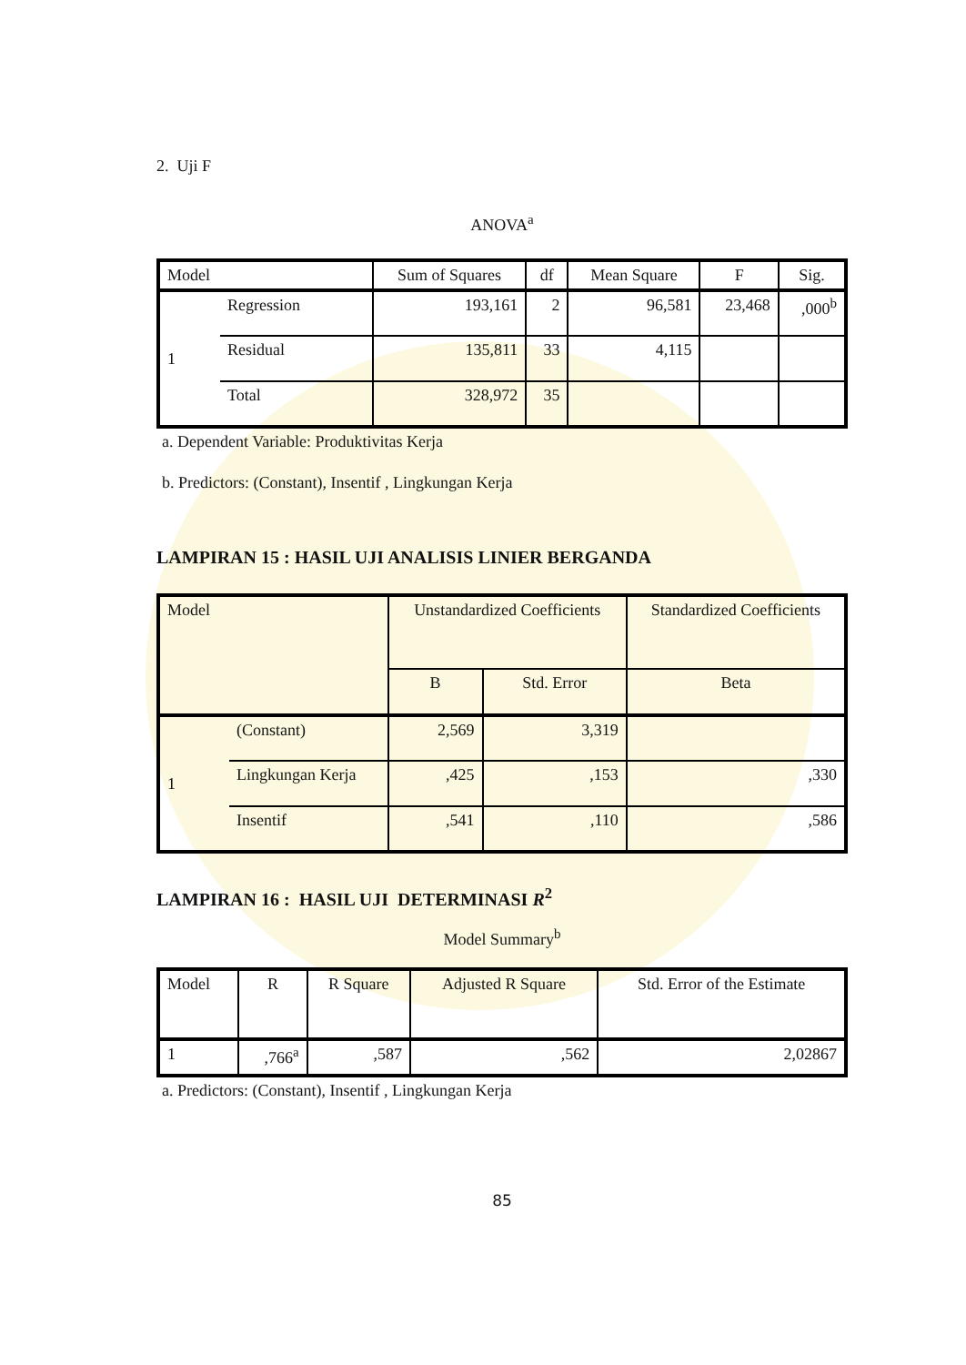2. Uji F
ANOVA<sup>a</sup>
| Model | | Sum of Squares | df | Mean Square | F | Sig. |
| --- | --- | --- | --- | --- | --- | --- |
| 1 | Regression | 193,161 | 2 | 96,581 | 23,468 | ,000<sup>b</sup> |
| | Residual | 135,811 | 33 | 4,115 | | |
| | Total | 328,972 | 35 | | | |
a. Dependent Variable: Produktivitas Kerja
b. Predictors: (Constant), Insentif , Lingkungan Kerja
LAMPIRAN 15 : HASIL UJI ANALISIS LINIER BERGANDA
| Model | | Unstandardized Coefficients | | Standardized Coefficients |
| --- | --- | --- | --- | --- |
| | | B | Std. Error | Beta |
| 1 | (Constant) | 2,569 | 3,319 | |
| | Lingkungan Kerja | ,425 | ,153 | ,330 |
| | Insentif | ,541 | ,110 | ,586 |
LAMPIRAN 16 : HASIL UJI DETERMINASI R<sup>2</sup>
Model Summary<sup>b</sup>
| Model | R | R Square | Adjusted R Square | Std. Error of the Estimate |
| --- | --- | --- | --- | --- |
| 1 | ,766<sup>a</sup> | ,587 | ,562 | 2,02867 |
a. Predictors: (Constant), Insentif , Lingkungan Kerja
85